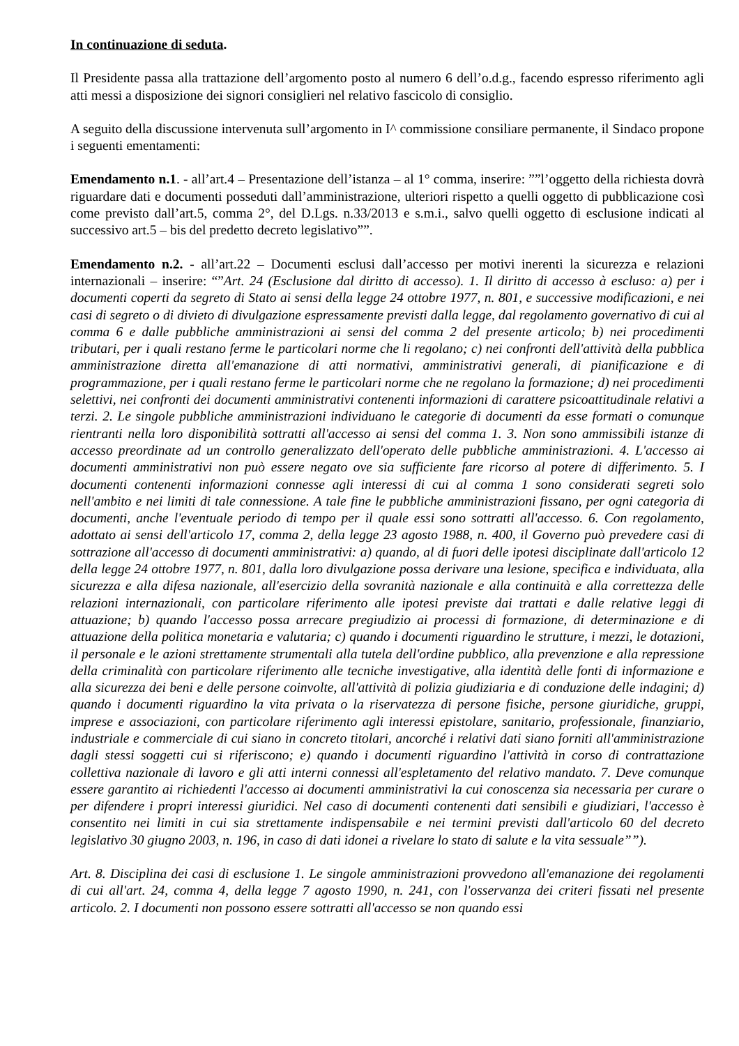In continuazione di seduta.
Il Presidente passa alla trattazione dell’argomento posto al numero 6 dell’o.d.g., facendo espresso riferimento agli atti messi a disposizione dei signori consiglieri nel relativo fascicolo di consiglio.
A seguito della discussione intervenuta sull’argomento in I^ commissione consiliare permanente, il Sindaco propone i seguenti ementamenti:
Emendamento n.1. - all’art.4 – Presentazione dell’istanza – al 1° comma, inserire: ””l’oggetto della richiesta dovrà riguardare dati e documenti posseduti dall’amministrazione, ulteriori rispetto a quelli oggetto di pubblicazione così come previsto dall’art.5, comma 2°, del D.Lgs. n.33/2013 e s.m.i., salvo quelli oggetto di esclusione indicati al successivo art.5 – bis del predetto decreto legislativo””.
Emendamento n.2. - all’art.22 – Documenti esclusi dall’accesso per motivi inerenti la sicurezza e relazioni internazionali – inserire: “”Art. 24 (Esclusione dal diritto di accesso). 1. Il diritto di accesso à escluso: a) per i documenti coperti da segreto di Stato ai sensi della legge 24 ottobre 1977, n. 801, e successive modificazioni, e nei casi di segreto o di divieto di divulgazione espressamente previsti dalla legge, dal regolamento governativo di cui al comma 6 e dalle pubbliche amministrazioni ai sensi del comma 2 del presente articolo; b) nei procedimenti tributari, per i quali restano ferme le particolari norme che li regolano; c) nei confronti dell'attività della pubblica amministrazione diretta all'emanazione di atti normativi, amministrativi generali, di pianificazione e di programmazione, per i quali restano ferme le particolari norme che ne regolano la formazione; d) nei procedimenti selettivi, nei confronti dei documenti amministrativi contenenti informazioni di carattere psicoattitudinale relativi a terzi. 2. Le singole pubbliche amministrazioni individuano le categorie di documenti da esse formati o comunque rientranti nella loro disponibilità sottratti all'accesso ai sensi del comma 1. 3. Non sono ammissibili istanze di accesso preordinate ad un controllo generalizzato dell'operato delle pubbliche amministrazioni. 4. L'accesso ai documenti amministrativi non può essere negato ove sia sufficiente fare ricorso al potere di differimento. 5. I documenti contenenti informazioni connesse agli interessi di cui al comma 1 sono considerati segreti solo nell'ambito e nei limiti di tale connessione. A tale fine le pubbliche amministrazioni fissano, per ogni categoria di documenti, anche l'eventuale periodo di tempo per il quale essi sono sottratti all'accesso. 6. Con regolamento, adottato ai sensi dell'articolo 17, comma 2, della legge 23 agosto 1988, n. 400, il Governo può prevedere casi di sottrazione all'accesso di documenti amministrativi: a) quando, al di fuori delle ipotesi disciplinate dall'articolo 12 della legge 24 ottobre 1977, n. 801, dalla loro divulgazione possa derivare una lesione, specifica e individuata, alla sicurezza e alla difesa nazionale, all'esercizio della sovranità nazionale e alla continuità e alla correttezza delle relazioni internazionali, con particolare riferimento alle ipotesi previste dai trattati e dalle relative leggi di attuazione; b) quando l'accesso possa arrecare pregiudizio ai processi di formazione, di determinazione e di attuazione della politica monetaria e valutaria; c) quando i documenti riguardino le strutture, i mezzi, le dotazioni, il personale e le azioni strettamente strumentali alla tutela dell'ordine pubblico, alla prevenzione e alla repressione della criminalità con particolare riferimento alle tecniche investigative, alla identità delle fonti di informazione e alla sicurezza dei beni e delle persone coinvolte, all'attività di polizia giudiziaria e di conduzione delle indagini; d) quando i documenti riguardino la vita privata o la riservatezza di persone fisiche, persone giuridiche, gruppi, imprese e associazioni, con particolare riferimento agli interessi epistolare, sanitario, professionale, finanziario, industriale e commerciale di cui siano in concreto titolari, ancorché i relativi dati siano forniti all'amministrazione dagli stessi soggetti cui si riferiscono; e) quando i documenti riguardino l'attività in corso di contrattazione collettiva nazionale di lavoro e gli atti interni connessi all'espletamento del relativo mandato. 7. Deve comunque essere garantito ai richiedenti l'accesso ai documenti amministrativi la cui conoscenza sia necessaria per curare o per difendere i propri interessi giuridici. Nel caso di documenti contenenti dati sensibili e giudiziari, l'accesso è consentito nei limiti in cui sia strettamente indispensabile e nei termini previsti dall'articolo 60 del decreto legislativo 30 giugno 2003, n. 196, in caso di dati idonei a rivelare lo stato di salute e la vita sessuale””).
Art. 8. Disciplina dei casi di esclusione 1. Le singole amministrazioni provvedono all'emanazione dei regolamenti di cui all'art. 24, comma 4, della legge 7 agosto 1990, n. 241, con l'osservanza dei criteri fissati nel presente articolo. 2. I documenti non possono essere sottratti all'accesso se non quando essi